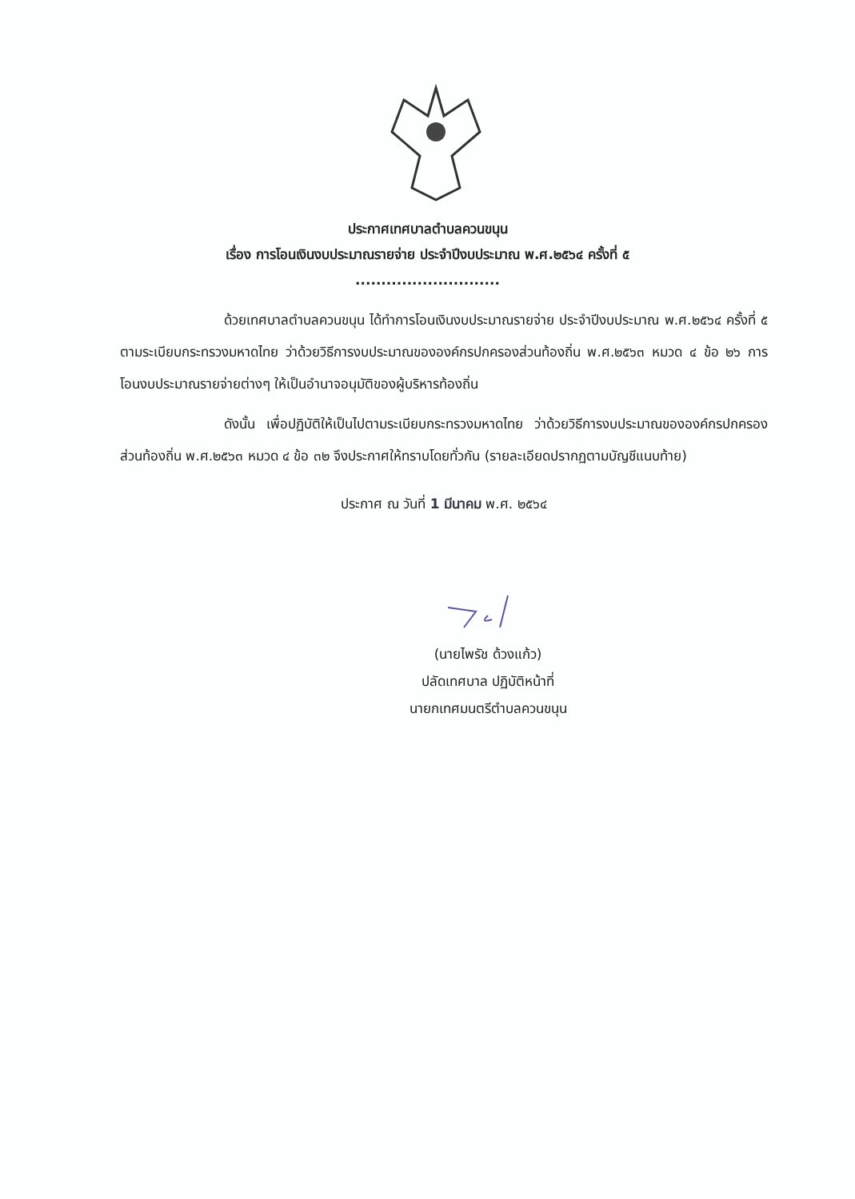ประกาศเทศบาลตำบลควนขนุน
เรื่อง การโอนเงินงบประมาณรายจ่าย ประจำปีงบประมาณ พ.ศ.๒๕๖๔ ครั้งที่ ๕
............................
ด้วยเทศบาลตำบลควนขนุน ได้ทำการโอนเงินงบประมาณรายจ่าย ประจำปีงบประมาณ พ.ศ.๒๕๖๔ ครั้งที่ ๕ ตามระเบียบกระทรวงมหาดไทย ว่าด้วยวิธีการงบประมาณขององค์กรปกครองส่วนท้องถิ่น พ.ศ.๒๕๖๓ หมวด ๔ ข้อ ๒๖ การโอนงบประมาณรายจ่ายต่างๆ ให้เป็นอำนาจอนุมัติของผู้บริหารท้องถิ่น
ดังนั้น เพื่อปฏิบัติให้เป็นไปตามระเบียบกระทรวงมหาดไทย ว่าด้วยวิธีการงบประมาณขององค์กรปกครองส่วนท้องถิ่น พ.ศ.๒๕๖๓ หมวด ๔ ข้อ ๓๒ จึงประกาศให้ทราบโดยทั่วกัน (รายละเอียดปรากฏตามบัญชีแนบท้าย)
ประกาศ ณ วันที่ 1 มีนาคม พ.ศ. ๒๕๖๔
(นายไพรัช ด้วงแก้ว)
ปลัดเทศบาล ปฏิบัติหน้าที่
นายกเทศมนตรีตำบลควนขนุน